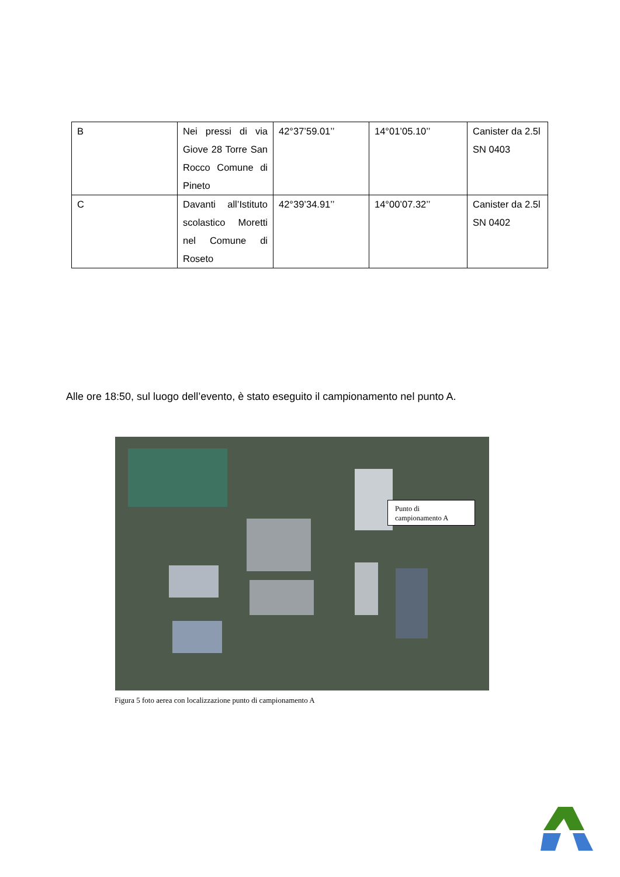| B | Nei pressi di via Giove 28 Torre San Rocco Comune di Pineto | 42°37’59.01’’ | 14°01’05.10’’ | Canister da 2.5l SN 0403 |
| C | Davanti all’Istituto scolastico Moretti nel Comune di Roseto | 42°39’34.91’’ | 14°00’07.32’’ | Canister da 2.5l SN 0402 |
Alle ore 18:50, sul luogo dell’evento, è stato eseguito il campionamento nel punto A.
Punto di campionamento A
Figura 5 foto aerea con localizzazione punto di campionamento A